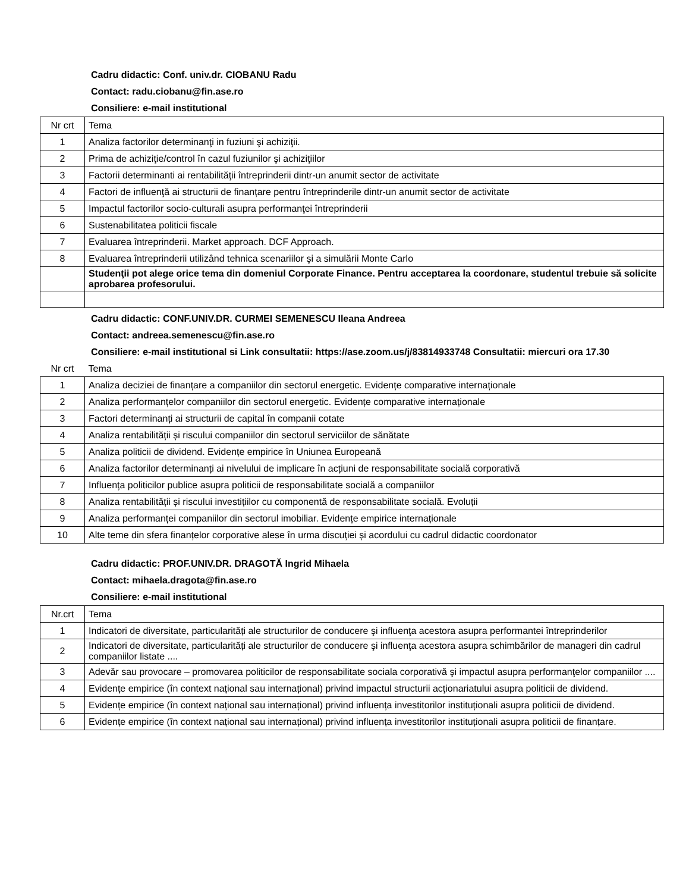Cadru didactic: Conf. univ.dr. CIOBANU Radu
Contact: radu.ciobanu@fin.ase.ro
Consiliere: e-mail institutional
| Nr crt | Tema |
| 1 | Analiza factorilor determinanţi in fuziuni şi achiziţii. |
| 2 | Prima de achiziţie/control în cazul fuziunilor şi achiziţiilor |
| 3 | Factorii determinanti ai rentabilităţii întreprinderii dintr-un anumit sector de activitate |
| 4 | Factori de influenţă ai structurii de finanțare pentru întreprinderile dintr-un anumit sector de activitate |
| 5 | Impactul factorilor socio-culturali asupra performanţei întreprinderii |
| 6 | Sustenabilitatea politicii fiscale |
| 7 | Evaluarea întreprinderii. Market approach. DCF Approach. |
| 8 | Evaluarea întreprinderii utilizând tehnica scenariilor şi a simulării Monte Carlo |
| | Studenţii pot alege orice tema din domeniul Corporate Finance. Pentru acceptarea la coordonare, studentul trebuie să solicite aprobarea profesorului. |
Cadru didactic: CONF.UNIV.DR. CURMEI SEMENESCU Ileana Andreea
Contact: andreea.semenescu@fin.ase.ro
Consiliere: e-mail institutional si Link consultatii: https://ase.zoom.us/j/83814933748 Consultatii: miercuri ora 17.30
| Nr crt | Tema |
| 1 | Analiza deciziei de finanțare a companiilor din sectorul energetic. Evidențe comparative internaționale |
| 2 | Analiza performanțelor companiilor din sectorul energetic. Evidențe comparative internaționale |
| 3 | Factori determinanți ai structurii de capital în companii cotate |
| 4 | Analiza rentabilității și riscului companiilor din sectorul serviciilor de sănătate |
| 5 | Analiza politicii de dividend. Evidențe empirice în Uniunea Europeană |
| 6 | Analiza factorilor determinanți ai nivelului de implicare în acțiuni de responsabilitate socială corporativă |
| 7 | Influența politicilor publice asupra politicii de responsabilitate socială a companiilor |
| 8 | Analiza rentabilității și riscului investițiilor cu componentă de responsabilitate socială. Evoluții |
| 9 | Analiza performanței companiilor din sectorul imobiliar. Evidențe empirice internaționale |
| 10 | Alte teme din sfera finanțelor corporative alese în urma discuției și acordului cu cadrul didactic coordonator |
Cadru didactic: PROF.UNIV.DR. DRAGOTĂ Ingrid Mihaela
Contact: mihaela.dragota@fin.ase.ro
Consiliere: e-mail institutional
| Nr.crt | Tema |
| 1 | Indicatori de diversitate, particularități ale structurilor de conducere şi influenţa acestora asupra performantei întreprinderilor |
| 2 | Indicatori de diversitate, particularități ale structurilor de conducere şi influenţa acestora asupra schimbărilor de manageri din cadrul companiilor listate .... |
| 3 | Adevăr sau provocare – promovarea politicilor de responsabilitate sociala corporativă şi impactul asupra performanţelor companiilor .... |
| 4 | Evidențe empirice (în context național sau internațional) privind impactul structurii acţionariatului asupra politicii de dividend. |
| 5 | Evidențe empirice (în context național sau internațional) privind influența investitorilor instituționali asupra politicii de dividend. |
| 6 | Evidențe empirice (în context național sau internațional) privind influența investitorilor instituționali asupra politicii de finanțare. |